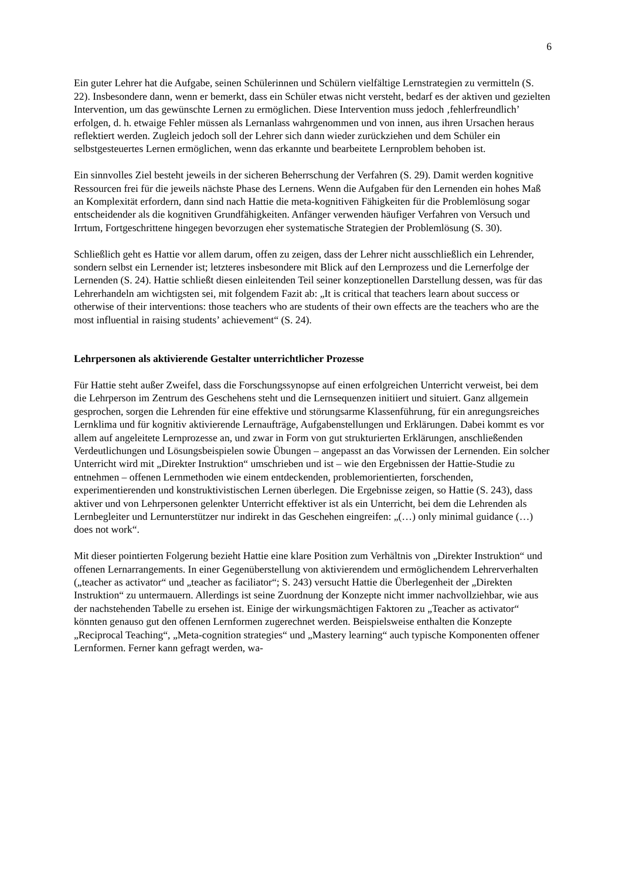6
Ein guter Lehrer hat die Aufgabe, seinen Schülerinnen und Schülern vielfältige Lernstrategien zu vermitteln (S. 22). Insbesondere dann, wenn er bemerkt, dass ein Schüler etwas nicht versteht, bedarf es der aktiven und gezielten Intervention, um das gewünschte Lernen zu ermöglichen. Diese Intervention muss jedoch ‚fehlerfreundlich’ erfolgen, d. h. etwaige Fehler müssen als Lernanlass wahrgenommen und von innen, aus ihren Ursachen heraus reflektiert werden. Zugleich jedoch soll der Lehrer sich dann wieder zurückziehen und dem Schüler ein selbstgesteuertes Lernen ermöglichen, wenn das erkannte und bearbeitete Lernproblem behoben ist.
Ein sinnvolles Ziel besteht jeweils in der sicheren Beherrschung der Verfahren (S. 29). Damit werden kognitive Ressourcen frei für die jeweils nächste Phase des Lernens. Wenn die Aufgaben für den Lernenden ein hohes Maß an Komplexität erfordern, dann sind nach Hattie die meta-kognitiven Fähigkeiten für die Problemlösung sogar entscheidender als die kognitiven Grundfähigkeiten. Anfänger verwenden häufiger Verfahren von Versuch und Irrtum, Fortgeschrittene hingegen bevorzugen eher systematische Strategien der Problemlösung (S. 30).
Schließlich geht es Hattie vor allem darum, offen zu zeigen, dass der Lehrer nicht ausschließlich ein Lehrender, sondern selbst ein Lernender ist; letzteres insbesondere mit Blick auf den Lernprozess und die Lernerfolge der Lernenden (S. 24). Hattie schließt diesen einleitenden Teil seiner konzeptionellen Darstellung dessen, was für das Lehrerhandeln am wichtigsten sei, mit folgendem Fazit ab: „It is critical that teachers learn about success or otherwise of their interventions: those teachers who are students of their own effects are the teachers who are the most influential in raising students’ achievement“ (S. 24).
Lehrpersonen als aktivierende Gestalter unterrichtlicher Prozesse
Für Hattie steht außer Zweifel, dass die Forschungssynopse auf einen erfolgreichen Unterricht verweist, bei dem die Lehrperson im Zentrum des Geschehens steht und die Lernsequenzen initiiert und situiert. Ganz allgemein gesprochen, sorgen die Lehrenden für eine effektive und störungsarme Klassenführung, für ein anregungsreiches Lernklima und für kognitiv aktivierende Lernaufträge, Aufgabenstellungen und Erklärungen. Dabei kommt es vor allem auf angeleitete Lernprozesse an, und zwar in Form von gut strukturierten Erklärungen, anschließenden Verdeutlichungen und Lösungsbeispielen sowie Übungen – angepasst an das Vorwissen der Lernenden. Ein solcher Unterricht wird mit „Direkter Instruktion“ umschrieben und ist – wie den Ergebnissen der Hattie-Studie zu entnehmen – offenen Lernmethoden wie einem entdeckenden, problemorientierten, forschenden, experimentierenden und konstruktivistischen Lernen überlegen. Die Ergebnisse zeigen, so Hattie (S. 243), dass aktiver und von Lehrpersonen gelenkter Unterricht effektiver ist als ein Unterricht, bei dem die Lehrenden als Lernbegleiter und Lernunterstützer nur indirekt in das Geschehen eingreifen: „(…) only minimal guidance (…) does not work“.
Mit dieser pointierten Folgerung bezieht Hattie eine klare Position zum Verhältnis von „Direkter Instruktion“ und offenen Lernarrangements. In einer Gegenüberstellung von aktivierendem und ermöglichendem Lehrerverhalten („teacher as activator“ und „teacher as faciliator“; S. 243) versucht Hattie die Überlegenheit der „Direkten Instruktion“ zu untermauern. Allerdings ist seine Zuordnung der Konzepte nicht immer nachvollziehbar, wie aus der nachstehenden Tabelle zu ersehen ist. Einige der wirkungsmächtigen Faktoren zu „Teacher as activator“ könnten genauso gut den offenen Lernformen zugerechnet werden. Beispielsweise enthalten die Konzepte „Reciprocal Teaching“, „Meta-cognition strategies“ und „Mastery learning“ auch typische Komponenten offener Lernformen. Ferner kann gefragt werden, wa-